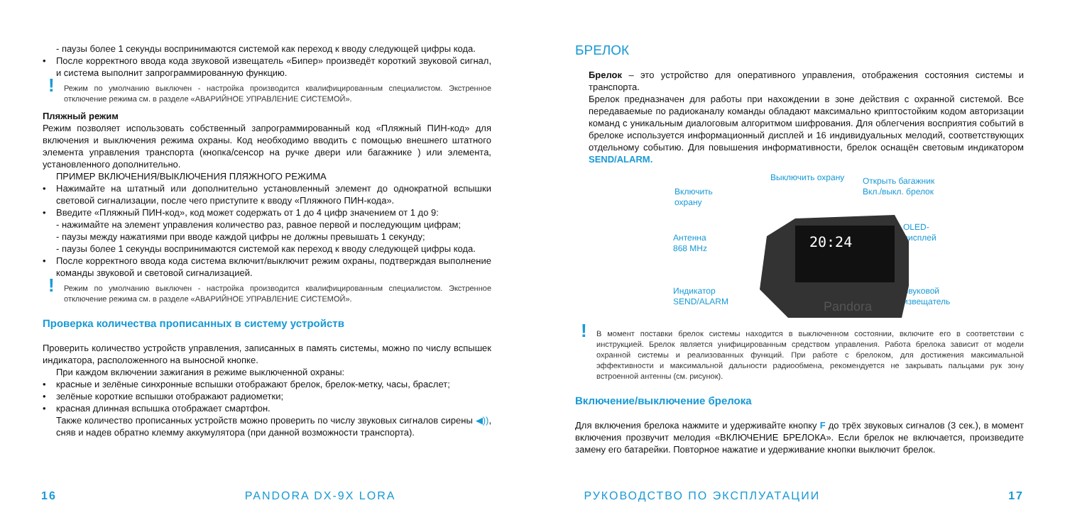- паузы более 1 секунды воспринимаются системой как переход к вводу следующей цифры кода.
• После корректного ввода кода звуковой извещатель «Бипер» произведёт короткий звуковой сигнал, и система выполнит запрограммированную функцию.
! Режим по умолчанию выключен - настройка производится квалифицированным специалистом. Экстренное отключение режима см. в разделе «АВАРИЙНОЕ УПРАВЛЕНИЕ СИСТЕМОЙ».
Пляжный режим
Режим позволяет использовать собственный запрограммированный код «Пляжный ПИН-код» для включения и выключения режима охраны. Код необходимо вводить с помощью внешнего штатного элемента управления транспорта (кнопка/сенсор на ручке двери или багажнике ) или элемента, установленного дополнительно.
ПРИМЕР ВКЛЮЧЕНИЯ/ВЫКЛЮЧЕНИЯ ПЛЯЖНОГО РЕЖИМА
• Нажимайте на штатный или дополнительно установленный элемент до однократной вспышки световой сигнализации, после чего приступите к вводу «Пляжного ПИН-кода».
• Введите «Пляжный ПИН-код», код может содержать от 1 до 4 цифр значением от 1 до 9:
- нажимайте на элемент управления количество раз, равное первой и последующим цифрам;
- паузы между нажатиями при вводе каждой цифры не должны превышать 1 секунду;
- паузы более 1 секунды воспринимаются системой как переход к вводу следующей цифры кода.
• После корректного ввода кода система включит/выключит режим охраны, подтверждая выполнение команды звуковой и световой сигнализацией.
! Режим по умолчанию выключен - настройка производится квалифицированным специалистом. Экстренное отключение режима см. в разделе «АВАРИЙНОЕ УПРАВЛЕНИЕ СИСТЕМОЙ».
Проверка количества прописанных в систему устройств
Проверить количество устройств управления, записанных в память системы, можно по числу вспышек индикатора, расположенного на выносной кнопке.
При каждом включении зажигания в режиме выключенной охраны:
• красные и зелёные синхронные вспышки отображают брелок, брелок-метку, часы, браслет;
• зелёные короткие вспышки отображают радиометки;
• красная длинная вспышка отображает смартфон.
Также количество прописанных устройств можно проверить по числу звуковых сигналов сирены ◀)), сняв и надев обратно клемму аккумулятора (при данной возможности транспорта).
БРЕЛОК
Брелок – это устройство для оперативного управления, отображения состояния системы и транспорта.
Брелок предназначен для работы при нахождении в зоне действия с охранной системой. Все передаваемые по радиоканалу команды обладают максимально криптостойким кодом авторизации команд с уникальным диалоговым алгоритмом шифрования. Для облегчения восприятия событий в брелоке используется информационный дисплей и 16 индивидуальных мелодий, соответствующих отдельному событию. Для повышения информативности, брелок оснащён световым индикатором SEND/ALARM.
Выключить охрану
Включить
охрану
Открыть багажник
Вкл./выкл. брелок
Антенна
868 MHz
OLED-
дисплей
Индикатор
SEND/ALARM
Звуковой
извещатель
20:24
Pandora
! В момент поставки брелок системы находится в выключенном состоянии, включите его в соответствии с инструкцией. Брелок является унифицированным средством управления. Работа брелока зависит от модели охранной системы и реализованных функций. При работе с брелоком, для достижения максимальной эффективности и максимальной дальности радиообмена, рекомендуется не закрывать пальцами рук зону встроенной антенны (см. рисунок).
Включение/выключение брелока
Для включения брелока нажмите и удерживайте кнопку F до трёх звуковых сигналов (3 сек.), в момент включения прозвучит мелодия «ВКЛЮЧЕНИЕ БРЕЛОКА». Если брелок не включается, произведите замену его батарейки. Повторное нажатие и удерживание кнопки выключит брелок.
16 PANDORA DX-9X LORA РУКОВОДСТВО ПО ЭКСПЛУАТАЦИИ 17